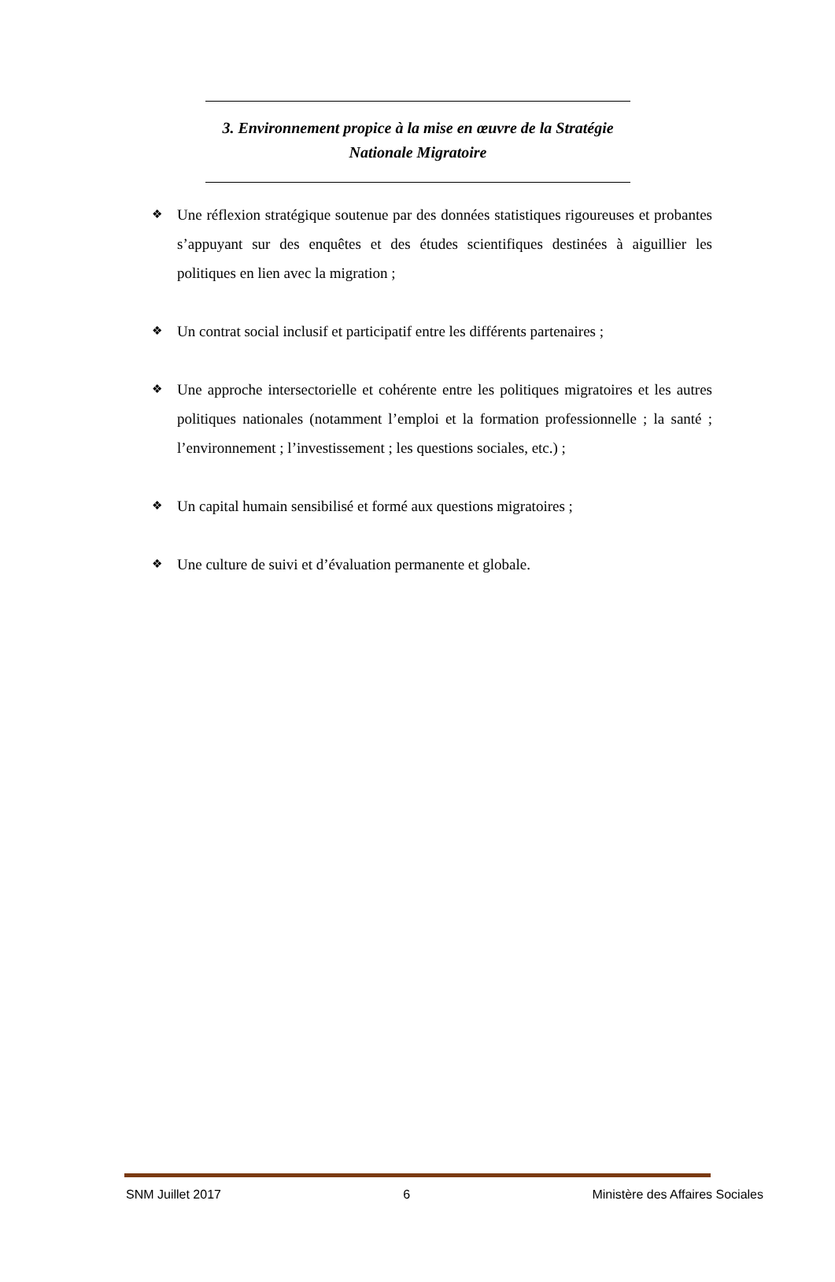3. Environnement propice à la mise en œuvre de la Stratégie
Nationale Migratoire
❖ Une réflexion stratégique soutenue par des données statistiques rigoureuses et probantes s’appuyant sur des enquêtes et des études scientifiques destinées à aiguillier les politiques en lien avec la migration ;
❖ Un contrat social inclusif et participatif entre les différents partenaires ;
❖ Une approche intersectorielle et cohérente entre les politiques migratoires et les autres politiques nationales (notamment l’emploi et la formation professionnelle ; la santé ; l’environnement ; l’investissement ; les questions sociales, etc.) ;
❖ Un capital humain sensibilisé et formé aux questions migratoires ;
❖ Une culture de suivi et d’évaluation permanente et globale.
SNM Juillet 2017 6 Ministère des Affaires Sociales